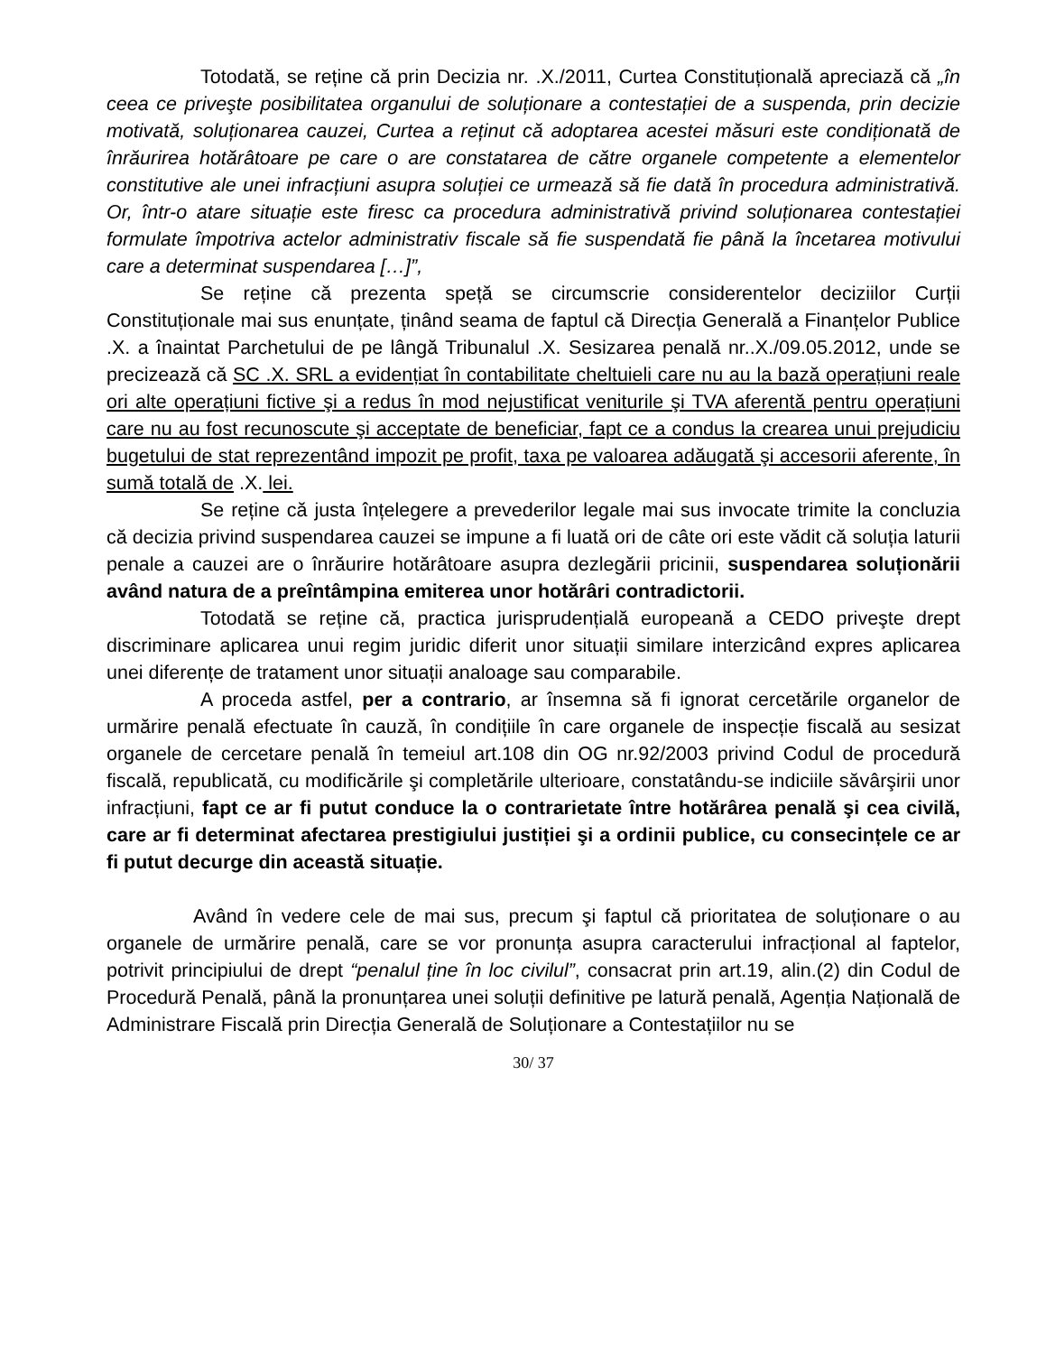Totodată, se reține că prin Decizia nr. .X./2011, Curtea Constituțională apreciază că „în ceea ce priveşte posibilitatea organului de soluționare a contestației de a suspenda, prin decizie motivată, soluționarea cauzei, Curtea a reținut că adoptarea acestei măsuri este condiționată de înrăurirea hotărâtoare pe care o are constatarea de către organele competente a elementelor constitutive ale unei infracțiuni asupra soluției ce urmează să fie dată în procedura administrativă. Or, într-o atare situație este firesc ca procedura administrativă privind soluționarea contestației formulate împotriva actelor administrativ fiscale să fie suspendată fie până la încetarea motivului care a determinat suspendarea […]”,
Se reține că prezenta speță se circumscrie considerentelor deciziilor Curții Constituționale mai sus enunțate, ținând seama de faptul că Direcția Generală a Finanțelor Publice .X. a înaintat Parchetului de pe lângă Tribunalul .X. Sesizarea penală nr..X./09.05.2012, unde se precizează că SC .X. SRL a evidențiat în contabilitate cheltuieli care nu au la bază operațiuni reale ori alte operațiuni fictive şi a redus în mod nejustificat veniturile şi TVA aferentă pentru operațiuni care nu au fost recunoscute şi acceptate de beneficiar, fapt ce a condus la crearea unui prejudiciu bugetului de stat reprezentând impozit pe profit, taxa pe valoarea adăugată şi accesorii aferente, în sumă totală de .X. lei.
Se reține că justa înțelegere a prevederilor legale mai sus invocate trimite la concluzia că decizia privind suspendarea cauzei se impune a fi luată ori de câte ori este vădit că soluția laturii penale a cauzei are o înrăurire hotărâtoare asupra dezlegării pricinii, suspendarea soluționării având natura de a preîntâmpina emiterea unor hotărâri contradictorii.
Totodată se reține că, practica jurisprudențială europeană a CEDO priveşte drept discriminare aplicarea unui regim juridic diferit unor situații similare interzicând expres aplicarea unei diferențe de tratament unor situații analoage sau comparabile.
A proceda astfel, per a contrario, ar însemna să fi ignorat cercetările organelor de urmărire penală efectuate în cauză, în condițiile în care organele de inspecție fiscală au sesizat organele de cercetare penală în temeiul art.108 din OG nr.92/2003 privind Codul de procedură fiscală, republicată, cu modificările şi completările ulterioare, constatându-se indiciile săvârşirii unor infracțiuni, fapt ce ar fi putut conduce la o contrarietate între hotărârea penală şi cea civilă, care ar fi determinat afectarea prestigiului justiției şi a ordinii publice, cu consecințele ce ar fi putut decurge din această situație.
Având în vedere cele de mai sus, precum şi faptul că prioritatea de soluționare o au organele de urmărire penală, care se vor pronunța asupra caracterului infracțional al faptelor, potrivit principiului de drept “penalul ține în loc civilul”, consacrat prin art.19, alin.(2) din Codul de Procedură Penală, până la pronunțarea unei soluții definitive pe latură penală, Agenția Națională de Administrare Fiscală prin Direcția Generală de Soluționare a Contestațiilor nu se
30/ 37